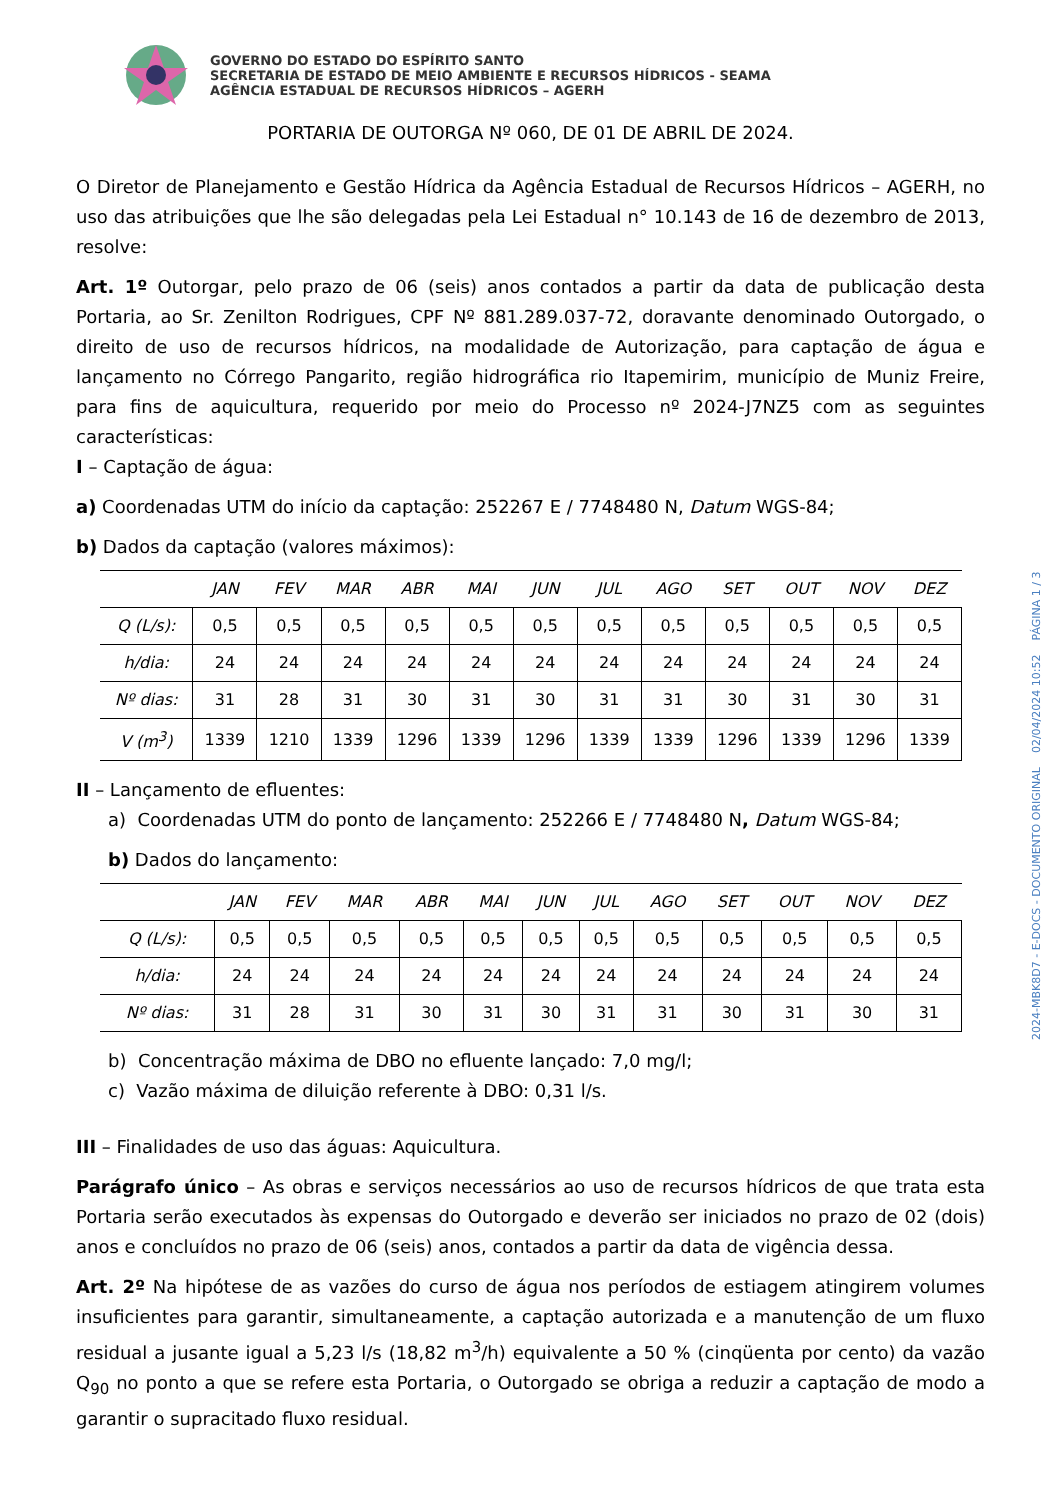GOVERNO DO ESTADO DO ESPÍRITO SANTO
SECRETARIA DE ESTADO DE MEIO AMBIENTE E RECURSOS HÍDRICOS - SEAMA
AGÊNCIA ESTADUAL DE RECURSOS HÍDRICOS – AGERH
PORTARIA DE OUTORGA Nº 060, DE 01 DE ABRIL DE 2024.
O Diretor de Planejamento e Gestão Hídrica da Agência Estadual de Recursos Hídricos – AGERH, no uso das atribuições que lhe são delegadas pela Lei Estadual n° 10.143 de 16 de dezembro de 2013, resolve:
Art. 1º Outorgar, pelo prazo de 06 (seis) anos contados a partir da data de publicação desta Portaria, ao Sr. Zenilton Rodrigues, CPF Nº 881.289.037-72, doravante denominado Outorgado, o direito de uso de recursos hídricos, na modalidade de Autorização, para captação de água e lançamento no Córrego Pangarito, região hidrográfica rio Itapemirim, município de Muniz Freire, para fins de aquicultura, requerido por meio do Processo nº 2024-J7NZ5 com as seguintes características:
I – Captação de água:
a) Coordenadas UTM do início da captação: 252267 E / 7748480 N, Datum WGS-84;
b) Dados da captação (valores máximos):
| | JAN | FEV | MAR | ABR | MAI | JUN | JUL | AGO | SET | OUT | NOV | DEZ |
| --- | --- | --- | --- | --- | --- | --- | --- | --- | --- | --- | --- | --- |
| Q (L/s): | 0,5 | 0,5 | 0,5 | 0,5 | 0,5 | 0,5 | 0,5 | 0,5 | 0,5 | 0,5 | 0,5 | 0,5 |
| h/dia: | 24 | 24 | 24 | 24 | 24 | 24 | 24 | 24 | 24 | 24 | 24 | 24 |
| Nº dias: | 31 | 28 | 31 | 30 | 31 | 30 | 31 | 31 | 30 | 31 | 30 | 31 |
| V (m<sup>3</sup>) | 1339 | 1210 | 1339 | 1296 | 1339 | 1296 | 1339 | 1339 | 1296 | 1339 | 1296 | 1339 |
II – Lançamento de efluentes:
a) Coordenadas UTM do ponto de lançamento: 252266 E / 7748480 N, Datum WGS-84;
b) Dados do lançamento:
| | JAN | FEV | MAR | ABR | MAI | JUN | JUL | AGO | SET | OUT | NOV | DEZ |
| --- | --- | --- | --- | --- | --- | --- | --- | --- | --- | --- | --- | --- |
| Q (L/s): | 0,5 | 0,5 | 0,5 | 0,5 | 0,5 | 0,5 | 0,5 | 0,5 | 0,5 | 0,5 | 0,5 | 0,5 |
| h/dia: | 24 | 24 | 24 | 24 | 24 | 24 | 24 | 24 | 24 | 24 | 24 | 24 |
| Nº dias: | 31 | 28 | 31 | 30 | 31 | 30 | 31 | 31 | 30 | 31 | 30 | 31 |
b) Concentração máxima de DBO no efluente lançado: 7,0 mg/l;
c) Vazão máxima de diluição referente à DBO: 0,31 l/s.
III – Finalidades de uso das águas: Aquicultura.
Parágrafo único – As obras e serviços necessários ao uso de recursos hídricos de que trata esta Portaria serão executados às expensas do Outorgado e deverão ser iniciados no prazo de 02 (dois) anos e concluídos no prazo de 06 (seis) anos, contados a partir da data de vigência dessa.
Art. 2º Na hipótese de as vazões do curso de água nos períodos de estiagem atingirem volumes insuficientes para garantir, simultaneamente, a captação autorizada e a manutenção de um fluxo residual a jusante igual a 5,23 l/s (18,82 m<sup>3</sup>/h) equivalente a 50 % (cinqüenta por cento) da vazão Q<sub>90</sub> no ponto a que se refere esta Portaria, o Outorgado se obriga a reduzir a captação de modo a garantir o supracitado fluxo residual.
2024-MBK8D7 - E-DOCS - DOCUMENTO ORIGINAL 02/04/2024 10:52 PÁGINA 1 / 3